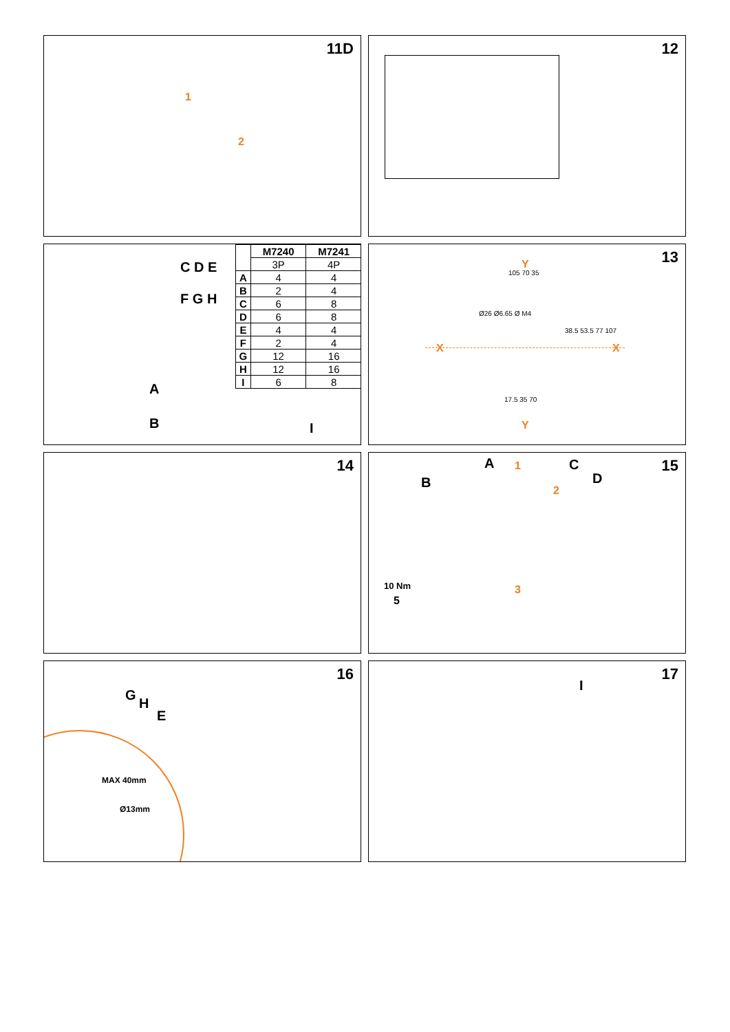11D
1
2
12
C D E F G H
A
B
| | M7240 | M7241 |
| --- | --- | --- |
| | 3P | 4P |
| A | 4 | 4 |
| B | 2 | 4 |
| C | 6 | 8 |
| D | 6 | 8 |
| E | 4 | 4 |
| F | 2 | 4 |
| G | 12 | 16 |
| H | 12 | 16 |
| I | 6 | 8 |
I
13 Y
105 70 35
Ø26 Ø6.65 Ø M4
X
38.5 53.5 77 107
X
17.5 35 70
Y
14
15 A
B
C
D
1
2
3
10 Nm
5
16
G
H
E
MAX 40mm
Ø13mm
17 I